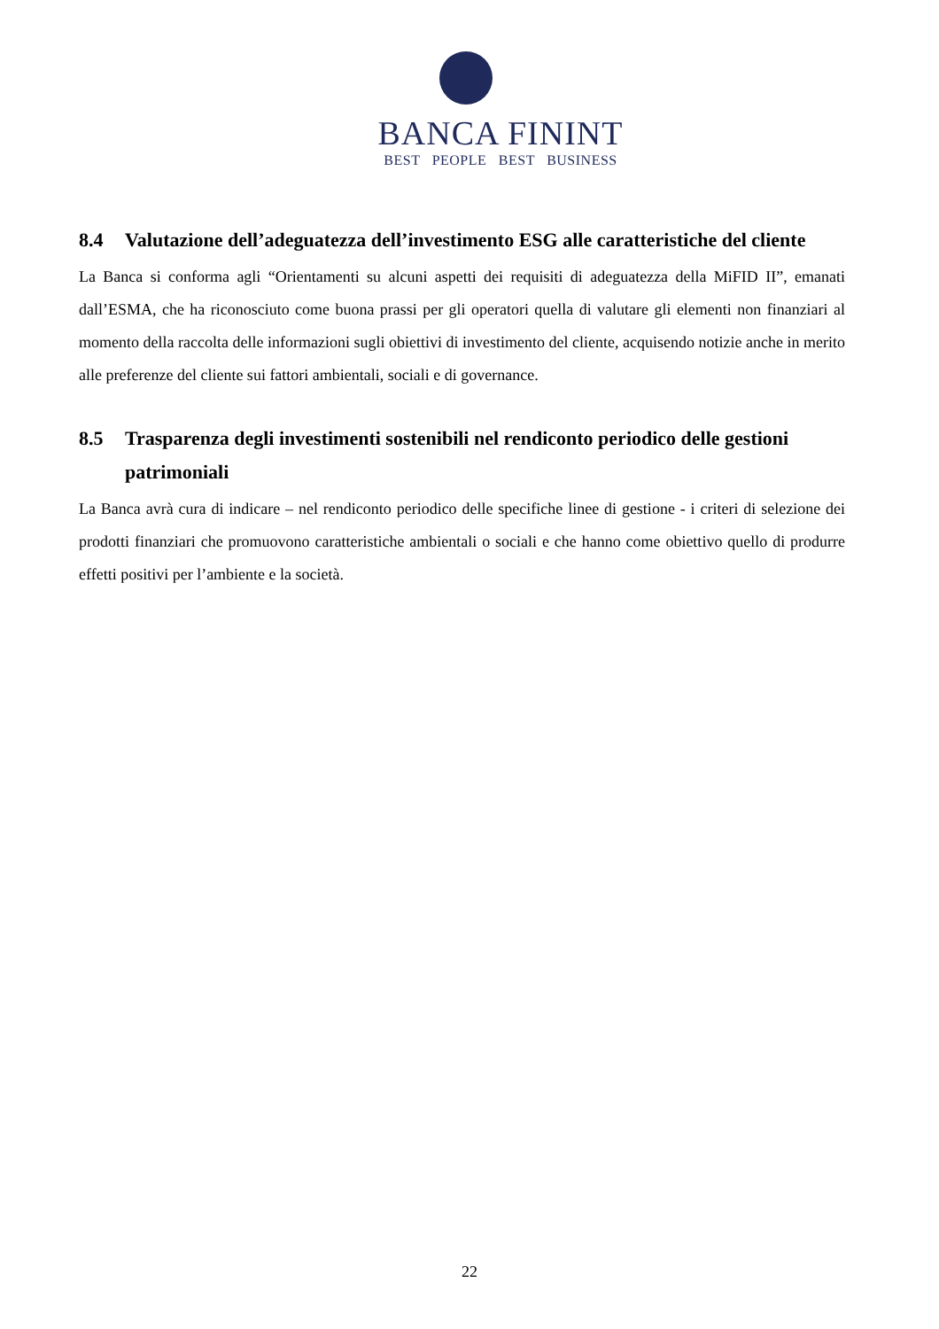BANCA FININT
BEST PEOPLE BEST BUSINESS
8.4 Valutazione dell’adeguatezza dell’investimento ESG alle caratteristiche del cliente
La Banca si conforma agli “Orientamenti su alcuni aspetti dei requisiti di adeguatezza della MiFID II”, emanati dall’ESMA, che ha riconosciuto come buona prassi per gli operatori quella di valutare gli elementi non finanziari al momento della raccolta delle informazioni sugli obiettivi di investimento del cliente, acquisendo notizie anche in merito alle preferenze del cliente sui fattori ambientali, sociali e di governance.
8.5 Trasparenza degli investimenti sostenibili nel rendiconto periodico delle gestioni patrimoniali
La Banca avrà cura di indicare – nel rendiconto periodico delle specifiche linee di gestione - i criteri di selezione dei prodotti finanziari che promuovono caratteristiche ambientali o sociali e che hanno come obiettivo quello di produrre effetti positivi per l’ambiente e la società.
22